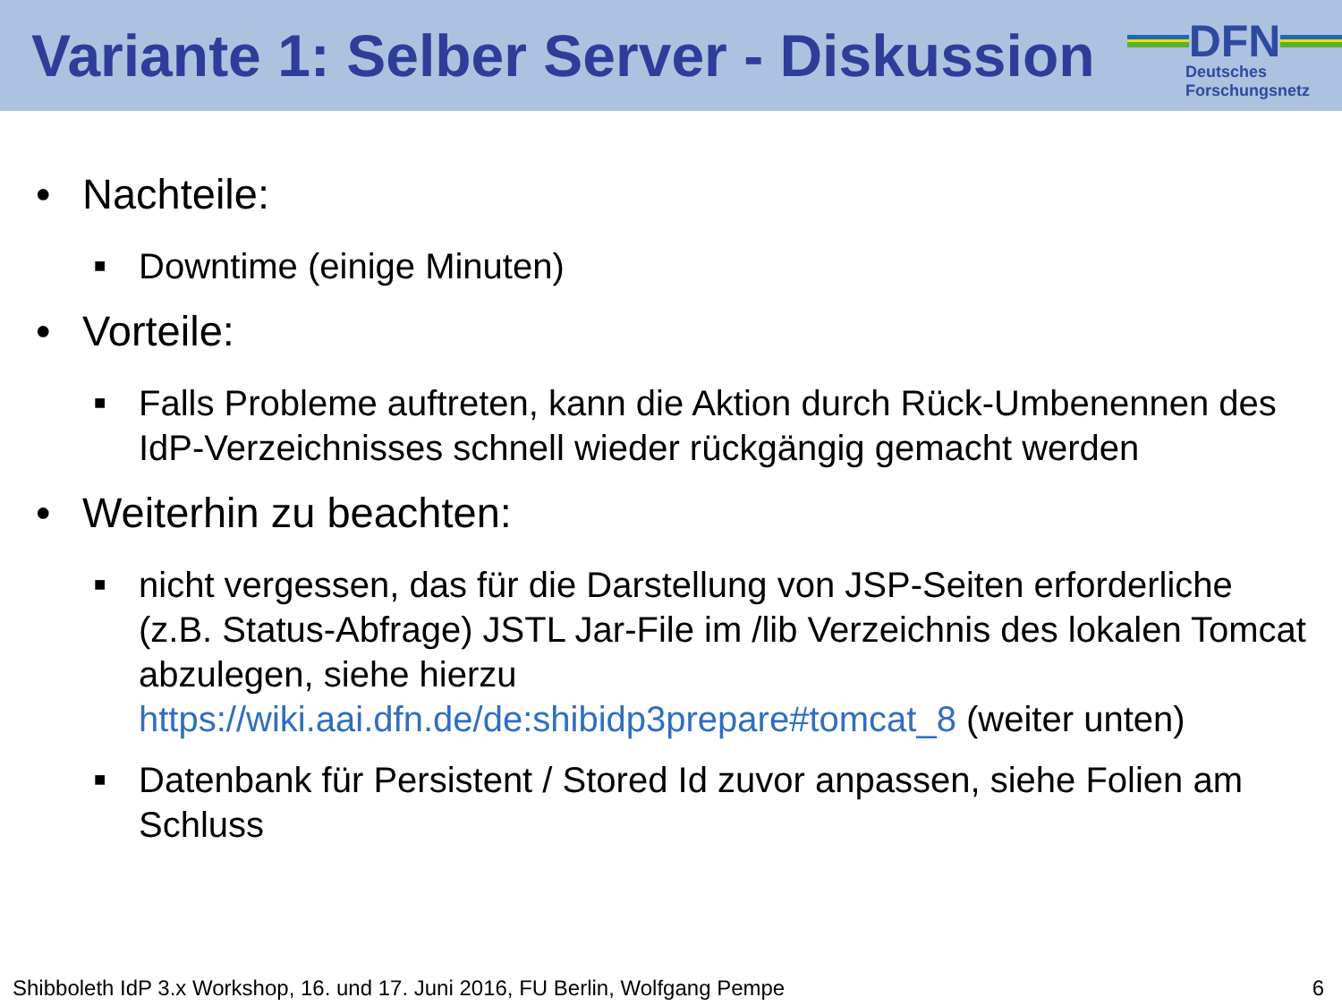Variante 1: Selber Server - Diskussion
DFN
Deutsches
Forschungsnetz
• Nachteile:
■ Downtime (einige Minuten)
• Vorteile:
■ Falls Probleme auftreten, kann die Aktion durch Rück-Umbenennen des IdP-Verzeichnisses schnell wieder rückgängig gemacht werden
• Weiterhin zu beachten:
■ nicht vergessen, das für die Darstellung von JSP-Seiten erforderliche (z.B. Status-Abfrage) JSTL Jar-File im /lib Verzeichnis des lokalen Tomcat abzulegen, siehe hierzu https://wiki.aai.dfn.de/de:shibidp3prepare#tomcat_8 (weiter unten)
■ Datenbank für Persistent / Stored Id zuvor anpassen, siehe Folien am Schluss
Shibboleth IdP 3.x Workshop, 16. und 17. Juni 2016, FU Berlin, Wolfgang Pempe 6